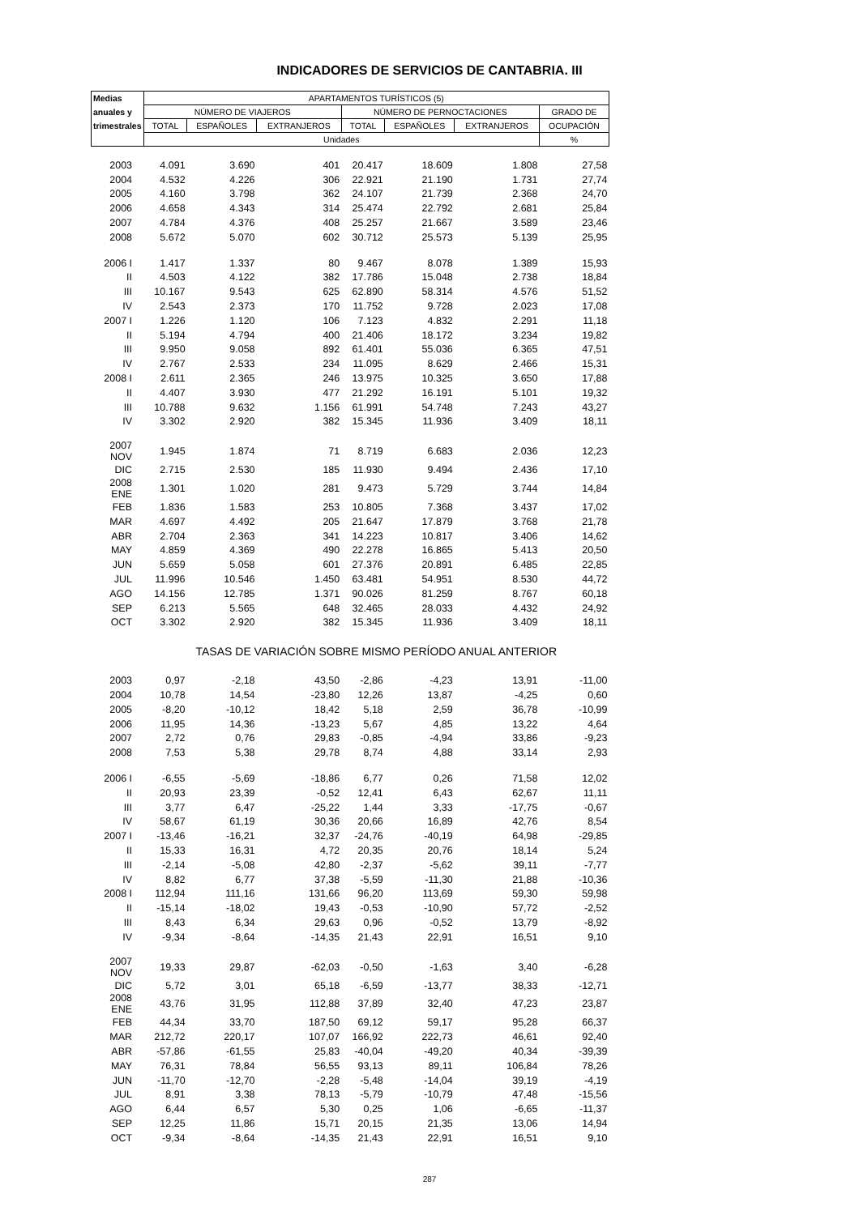INDICADORES DE SERVICIOS DE CANTABRIA. III
| Medias | APARTAMENTOS TURÍSTICOS (5) | | | | | | |
| --- | --- | --- | --- | --- | --- | --- | --- |
| anuales y | NÚMERO DE VIAJEROS | | | NÚMERO DE PERNOCTACIONES | | | GRADO DE |
| trimestrales | TOTAL | ESPAÑOLES | EXTRANJEROS | TOTAL | ESPAÑOLES | EXTRANJEROS | OCUPACIÓN |
| | Unidades | | | | | | % |
| 2003 | 4.091 | 3.690 | 401 | 20.417 | 18.609 | 1.808 | 27,58 |
| 2004 | 4.532 | 4.226 | 306 | 22.921 | 21.190 | 1.731 | 27,74 |
| 2005 | 4.160 | 3.798 | 362 | 24.107 | 21.739 | 2.368 | 24,70 |
| 2006 | 4.658 | 4.343 | 314 | 25.474 | 22.792 | 2.681 | 25,84 |
| 2007 | 4.784 | 4.376 | 408 | 25.257 | 21.667 | 3.589 | 23,46 |
| 2008 | 5.672 | 5.070 | 602 | 30.712 | 25.573 | 5.139 | 25,95 |
| 2006 I | 1.417 | 1.337 | 80 | 9.467 | 8.078 | 1.389 | 15,93 |
| II | 4.503 | 4.122 | 382 | 17.786 | 15.048 | 2.738 | 18,84 |
| III | 10.167 | 9.543 | 625 | 62.890 | 58.314 | 4.576 | 51,52 |
| IV | 2.543 | 2.373 | 170 | 11.752 | 9.728 | 2.023 | 17,08 |
| 2007 I | 1.226 | 1.120 | 106 | 7.123 | 4.832 | 2.291 | 11,18 |
| II | 5.194 | 4.794 | 400 | 21.406 | 18.172 | 3.234 | 19,82 |
| III | 9.950 | 9.058 | 892 | 61.401 | 55.036 | 6.365 | 47,51 |
| IV | 2.767 | 2.533 | 234 | 11.095 | 8.629 | 2.466 | 15,31 |
| 2008 I | 2.611 | 2.365 | 246 | 13.975 | 10.325 | 3.650 | 17,88 |
| II | 4.407 | 3.930 | 477 | 21.292 | 16.191 | 5.101 | 19,32 |
| III | 10.788 | 9.632 | 1.156 | 61.991 | 54.748 | 7.243 | 43,27 |
| IV | 3.302 | 2.920 | 382 | 15.345 | 11.936 | 3.409 | 18,11 |
| 2007 NOV | 1.945 | 1.874 | 71 | 8.719 | 6.683 | 2.036 | 12,23 |
| DIC | 2.715 | 2.530 | 185 | 11.930 | 9.494 | 2.436 | 17,10 |
| 2008 ENE | 1.301 | 1.020 | 281 | 9.473 | 5.729 | 3.744 | 14,84 |
| FEB | 1.836 | 1.583 | 253 | 10.805 | 7.368 | 3.437 | 17,02 |
| MAR | 4.697 | 4.492 | 205 | 21.647 | 17.879 | 3.768 | 21,78 |
| ABR | 2.704 | 2.363 | 341 | 14.223 | 10.817 | 3.406 | 14,62 |
| MAY | 4.859 | 4.369 | 490 | 22.278 | 16.865 | 5.413 | 20,50 |
| JUN | 5.659 | 5.058 | 601 | 27.376 | 20.891 | 6.485 | 22,85 |
| JUL | 11.996 | 10.546 | 1.450 | 63.481 | 54.951 | 8.530 | 44,72 |
| AGO | 14.156 | 12.785 | 1.371 | 90.026 | 81.259 | 8.767 | 60,18 |
| SEP | 6.213 | 5.565 | 648 | 32.465 | 28.033 | 4.432 | 24,92 |
| OCT | 3.302 | 2.920 | 382 | 15.345 | 11.936 | 3.409 | 18,11 |
| | TASAS DE VARIACIÓN SOBRE MISMO PERÍODO ANUAL ANTERIOR | | | | | | |
| 2003 | 0,97 | -2,18 | 43,50 | -2,86 | -4,23 | 13,91 | -11,00 |
| 2004 | 10,78 | 14,54 | -23,80 | 12,26 | 13,87 | -4,25 | 0,60 |
| 2005 | -8,20 | -10,12 | 18,42 | 5,18 | 2,59 | 36,78 | -10,99 |
| 2006 | 11,95 | 14,36 | -13,23 | 5,67 | 4,85 | 13,22 | 4,64 |
| 2007 | 2,72 | 0,76 | 29,83 | -0,85 | -4,94 | 33,86 | -9,23 |
| 2008 | 7,53 | 5,38 | 29,78 | 8,74 | 4,88 | 33,14 | 2,93 |
| 2006 I | -6,55 | -5,69 | -18,86 | 6,77 | 0,26 | 71,58 | 12,02 |
| II | 20,93 | 23,39 | -0,52 | 12,41 | 6,43 | 62,67 | 11,11 |
| III | 3,77 | 6,47 | -25,22 | 1,44 | 3,33 | -17,75 | -0,67 |
| IV | 58,67 | 61,19 | 30,36 | 20,66 | 16,89 | 42,76 | 8,54 |
| 2007 I | -13,46 | -16,21 | 32,37 | -24,76 | -40,19 | 64,98 | -29,85 |
| II | 15,33 | 16,31 | 4,72 | 20,35 | 20,76 | 18,14 | 5,24 |
| III | -2,14 | -5,08 | 42,80 | -2,37 | -5,62 | 39,11 | -7,77 |
| IV | 8,82 | 6,77 | 37,38 | -5,59 | -11,30 | 21,88 | -10,36 |
| 2008 I | 112,94 | 111,16 | 131,66 | 96,20 | 113,69 | 59,30 | 59,98 |
| II | -15,14 | -18,02 | 19,43 | -0,53 | -10,90 | 57,72 | -2,52 |
| III | 8,43 | 6,34 | 29,63 | 0,96 | -0,52 | 13,79 | -8,92 |
| IV | -9,34 | -8,64 | -14,35 | 21,43 | 22,91 | 16,51 | 9,10 |
| 2007 NOV | 19,33 | 29,87 | -62,03 | -0,50 | -1,63 | 3,40 | -6,28 |
| DIC | 5,72 | 3,01 | 65,18 | -6,59 | -13,77 | 38,33 | -12,71 |
| 2008 ENE | 43,76 | 31,95 | 112,88 | 37,89 | 32,40 | 47,23 | 23,87 |
| FEB | 44,34 | 33,70 | 187,50 | 69,12 | 59,17 | 95,28 | 66,37 |
| MAR | 212,72 | 220,17 | 107,07 | 166,92 | 222,73 | 46,61 | 92,40 |
| ABR | -57,86 | -61,55 | 25,83 | -40,04 | -49,20 | 40,34 | -39,39 |
| MAY | 76,31 | 78,84 | 56,55 | 93,13 | 89,11 | 106,84 | 78,26 |
| JUN | -11,70 | -12,70 | -2,28 | -5,48 | -14,04 | 39,19 | -4,19 |
| JUL | 8,91 | 3,38 | 78,13 | -5,79 | -10,79 | 47,48 | -15,56 |
| AGO | 6,44 | 6,57 | 5,30 | 0,25 | 1,06 | -6,65 | -11,37 |
| SEP | 12,25 | 11,86 | 15,71 | 20,15 | 21,35 | 13,06 | 14,94 |
| OCT | -9,34 | -8,64 | -14,35 | 21,43 | 22,91 | 16,51 | 9,10 |
287